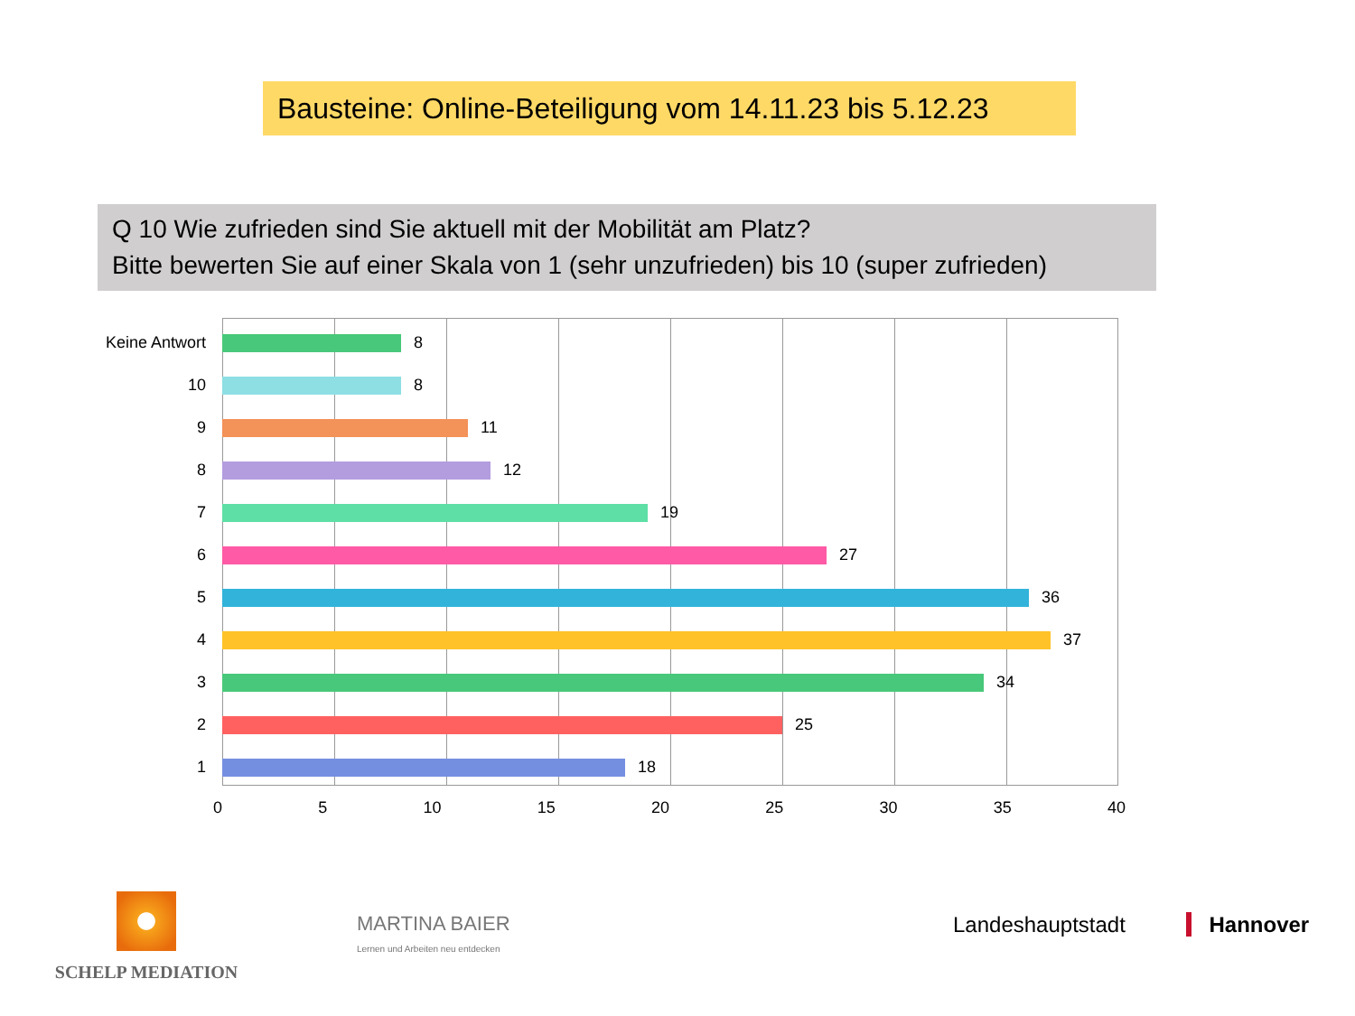Bausteine: Online-Beteiligung vom 14.11.23 bis 5.12.23
Q 10 Wie zufrieden sind Sie aktuell mit der Mobilität am Platz?
Bitte bewerten Sie auf einer Skala von 1 (sehr unzufrieden) bis 10 (super zufrieden)
Keine Antwort 8
10 8
9 11
8 12
7 19
6 27
5 36
4 37
3 34
2 25
1 18
0 5 10 15 20 25 30 35 40
SCHELP MEDIATION
MARTINA BAIER
Lernen und Arbeiten neu entdecken
Landeshauptstadt Hannover